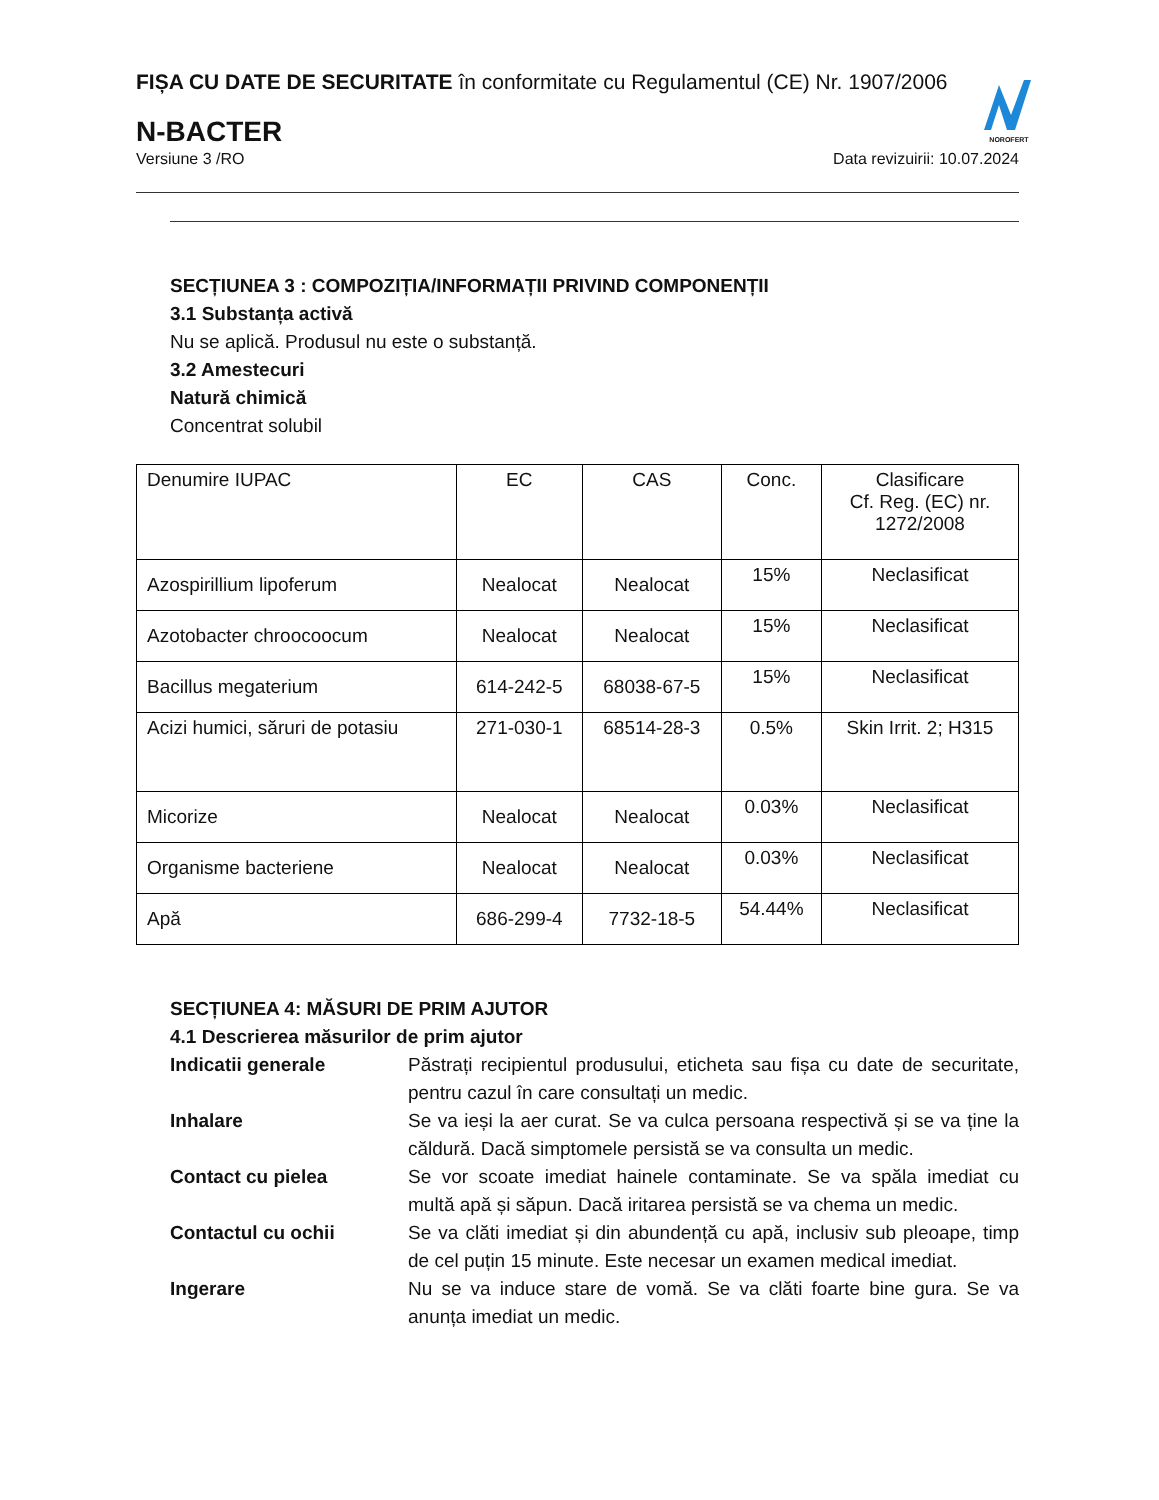NOROFERT
FIȘA CU DATE DE SECURITATE în conformitate cu Regulamentul (CE) Nr. 1907/2006
N-BACTER
Versiune 3 /RO Data revizuirii: 10.07.2024
SECȚIUNEA 3 : COMPOZIȚIA/INFORMAȚII PRIVIND COMPONENȚII
3.1 Substanța activă
Nu se aplică. Produsul nu este o substanță.
3.2 Amestecuri
Natură chimică
Concentrat solubil
| Denumire IUPAC | EC | CAS | Conc. | Clasificare Cf. Reg. (EC) nr. 1272/2008 |
| Azospirillium lipoferum | Nealocat | Nealocat | 15% | Neclasificat |
| Azotobacter chroocoocum | Nealocat | Nealocat | 15% | Neclasificat |
| Bacillus megaterium | 614-242-5 | 68038-67-5 | 15% | Neclasificat |
| Acizi humici, săruri de potasiu | 271-030-1 | 68514-28-3 | 0.5% | Skin Irrit. 2; H315 |
| Micorize | Nealocat | Nealocat | 0.03% | Neclasificat |
| Organisme bacteriene | Nealocat | Nealocat | 0.03% | Neclasificat |
| Apă | 686-299-4 | 7732-18-5 | 54.44% | Neclasificat |
SECȚIUNEA 4: MĂSURI DE PRIM AJUTOR
4.1 Descrierea măsurilor de prim ajutor
Indicatii generale
Păstrați recipientul produsului, eticheta sau fișa cu date de securitate, pentru cazul în care consultați un medic.
Inhalare
Se va ieși la aer curat. Se va culca persoana respectivă și se va ține la căldură. Dacă simptomele persistă se va consulta un medic.
Contact cu pielea
Se vor scoate imediat hainele contaminate. Se va spăla imediat cu multă apă și săpun. Dacă iritarea persistă se va chema un medic.
Contactul cu ochii
Se va clăti imediat și din abundență cu apă, inclusiv sub pleoape, timp de cel puțin 15 minute. Este necesar un examen medical imediat.
Ingerare
Nu se va induce stare de vomă. Se va clăti foarte bine gura. Se va anunța imediat un medic.